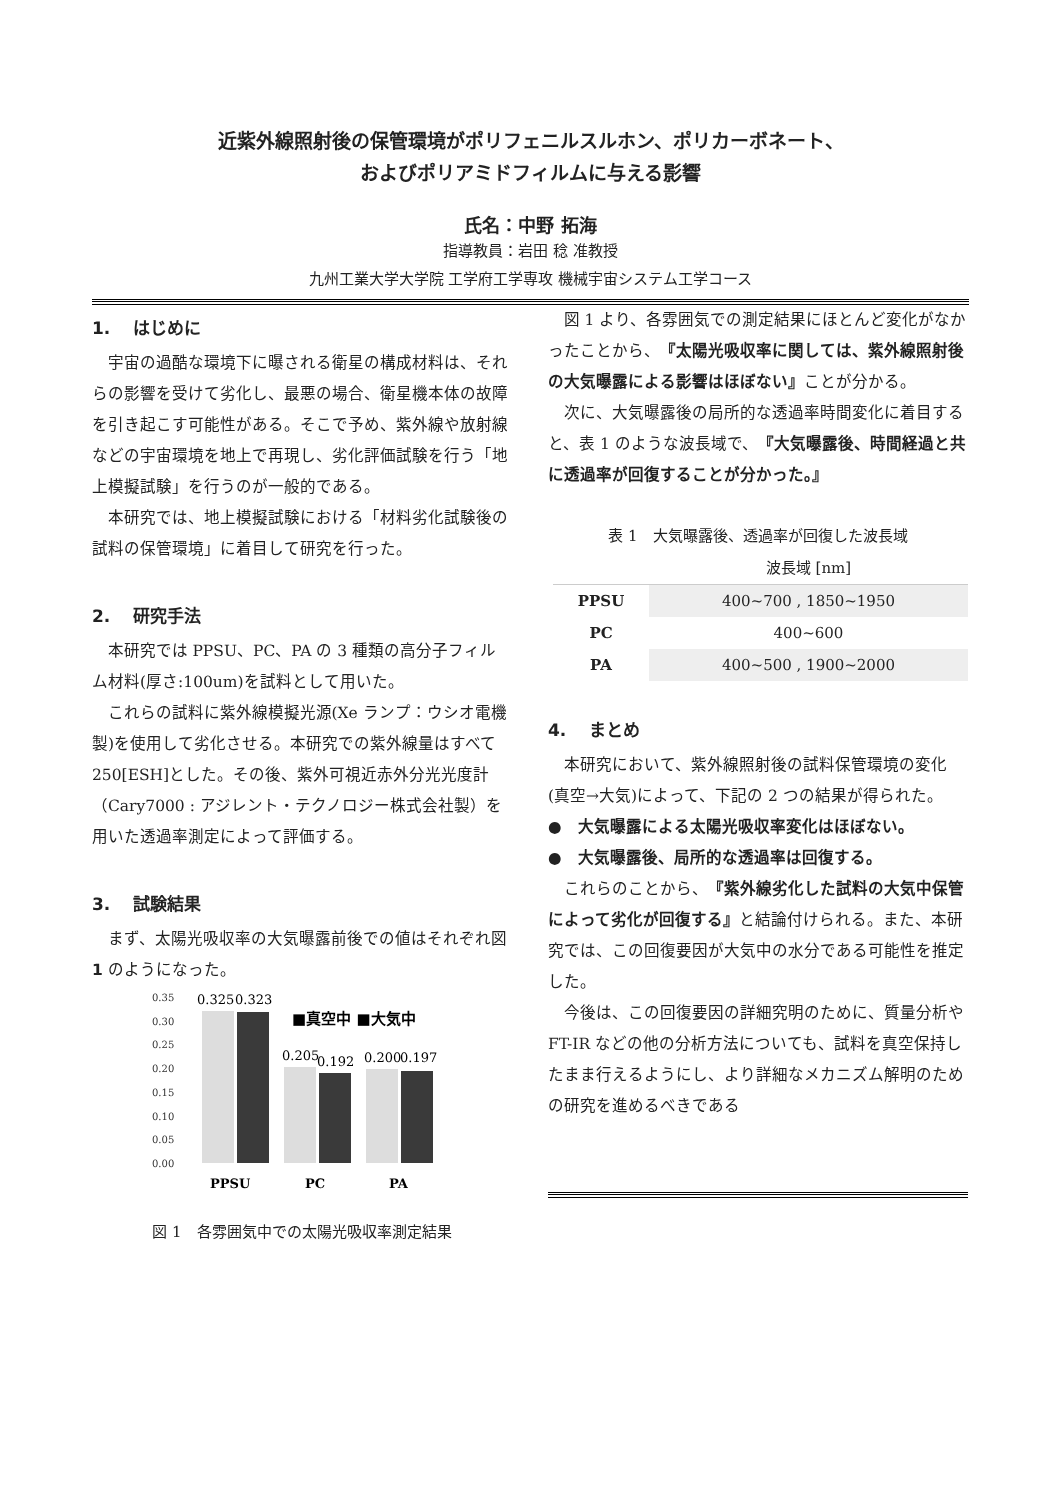近紫外線照射後の保管環境がポリフェニルスルホン、ポリカーボネート、
およびポリアミドフィルムに与える影響
氏名：中野 拓海
指導教員：岩田 稔 准教授
九州工業大学大学院 工学府工学専攻 機械宇宙システム工学コース
1.　 はじめに
宇宙の過酷な環境下に曝される衛星の構成材料は、それらの影響を受けて劣化し、最悪の場合、衛星機本体の故障を引き起こす可能性がある。そこで予め、紫外線や放射線などの宇宙環境を地上で再現し、劣化評価試験を行う「地上模擬試験」を行うのが一般的である。
本研究では、地上模擬試験における「材料劣化試験後の試料の保管環境」に着目して研究を行った。
2.　 研究手法
本研究では PPSU、PC、PA の 3 種類の高分子フィルム材料(厚さ:100um)を試料として用いた。
これらの試料に紫外線模擬光源(Xe ランプ：ウシオ電機製)を使用して劣化させる。本研究での紫外線量はすべて 250[ESH]とした。その後、紫外可視近赤外分光光度計（Cary7000 : アジレント・テクノロジー株式会社製）を用いた透過率測定によって評価する。
3.　 試験結果
まず、太陽光吸収率の大気曝露前後での値はそれぞれ図 1 のようになった。
0.35
0.30
0.25
0.20
0.15
0.10
0.05
0.00
0.325
0.323
0.205
0.192
0.200
0.197
■真空中 ■大気中
PPSU
PC
PA
図 1　各雰囲気中での太陽光吸収率測定結果
図 1 より、各雰囲気での測定結果にほとんど変化がなかったことから、『太陽光吸収率に関しては、紫外線照射後の大気曝露による影響はほぼない』ことが分かる。
次に、大気曝露後の局所的な透過率時間変化に着目すると、表 1 のような波長域で、『大気曝露後、時間経過と共に透過率が回復することが分かった。』
表 1　大気曝露後、透過率が回復した波長域
| | 波長域 [nm] |
| --- | --- |
| PPSU | 400~700 , 1850~1950 |
| PC | 400~600 |
| PA | 400~500 , 1900~2000 |
4.　 まとめ
本研究において、紫外線照射後の試料保管環境の変化(真空→大気)によって、下記の 2 つの結果が得られた。
●　大気曝露による太陽光吸収率変化はほぼない。
●　大気曝露後、局所的な透過率は回復する。
これらのことから、『紫外線劣化した試料の大気中保管によって劣化が回復する』と結論付けられる。また、本研究では、この回復要因が大気中の水分である可能性を推定した。
今後は、この回復要因の詳細究明のために、質量分析や FT-IR などの他の分析方法についても、試料を真空保持したまま行えるようにし、より詳細なメカニズム解明のための研究を進めるべきである